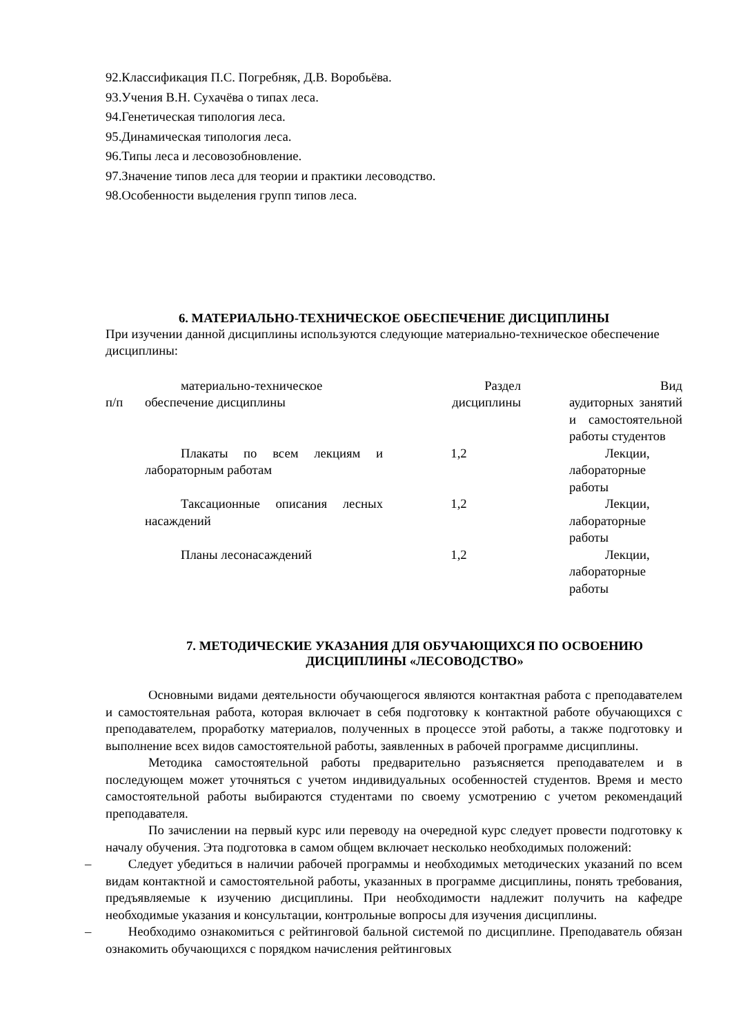92.Классификация П.С. Погребняк, Д.В. Воробьёва.
93.Учения В.Н. Сухачёва о типах леса.
94.Генетическая типология леса.
95.Динамическая типология леса.
96.Типы леса и лесовозобновление.
97.Значение типов леса для теории и практики лесоводство.
98.Особенности выделения групп типов леса.
6. МАТЕРИАЛЬНО-ТЕХНИЧЕСКОЕ ОБЕСПЕЧЕНИЕ ДИСЦИПЛИНЫ
При изучении данной дисциплины используются следующие материально-техническое обеспечение дисциплины:
| п/п | материально-техническое обеспечение дисциплины | Раздел дисциплины | Вид аудиторных занятий и самостоятельной работы студентов |
| | Плакаты по всем лекциям и лабораторным работам | 1,2 | Лекции, лабораторные работы |
| | Таксационные описания лесных насаждений | 1,2 | Лекции, лабораторные работы |
| | Планы лесонасаждений | 1,2 | Лекции, лабораторные работы |
7. МЕТОДИЧЕСКИЕ УКАЗАНИЯ ДЛЯ ОБУЧАЮЩИХСЯ ПО ОСВОЕНИЮ ДИСЦИПЛИНЫ «ЛЕСОВОДСТВО»
Основными видами деятельности обучающегося являются контактная работа с преподавателем и самостоятельная работа, которая включает в себя подготовку к контактной работе обучающихся с преподавателем, проработку материалов, полученных в процессе этой работы, а также подготовку и выполнение всех видов самостоятельной работы, заявленных в рабочей программе дисциплины.
Методика самостоятельной работы предварительно разъясняется преподавателем и в последующем может уточняться с учетом индивидуальных особенностей студентов. Время и место самостоятельной работы выбираются студентами по своему усмотрению с учетом рекомендаций преподавателя.
По зачислении на первый курс или переводу на очередной курс следует провести подготовку к началу обучения. Эта подготовка в самом общем включает несколько необходимых положений:
– Следует убедиться в наличии рабочей программы и необходимых методических указаний по всем видам контактной и самостоятельной работы, указанных в программе дисциплины, понять требования, предъявляемые к изучению дисциплины. При необходимости надлежит получить на кафедре необходимые указания и консультации, контрольные вопросы для изучения дисциплины.
– Необходимо ознакомиться с рейтинговой бальной системой по дисциплине. Преподаватель обязан ознакомить обучающихся с порядком начисления рейтинговых